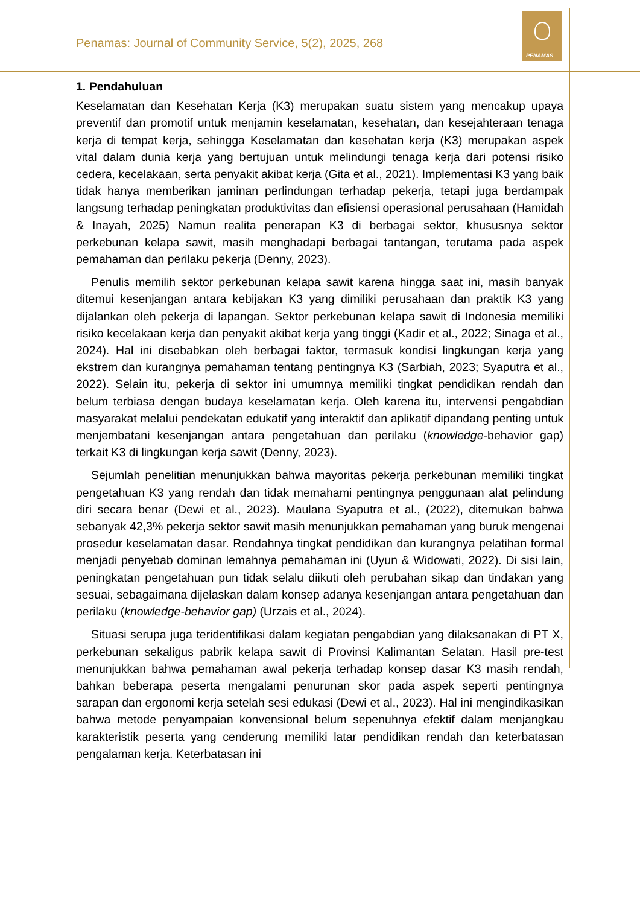Penamas: Journal of Community Service, 5(2), 2025, 268
PENAMAS
1. Pendahuluan
Keselamatan dan Kesehatan Kerja (K3) merupakan suatu sistem yang mencakup upaya preventif dan promotif untuk menjamin keselamatan, kesehatan, dan kesejahteraan tenaga kerja di tempat kerja, sehingga Keselamatan dan kesehatan kerja (K3) merupakan aspek vital dalam dunia kerja yang bertujuan untuk melindungi tenaga kerja dari potensi risiko cedera, kecelakaan, serta penyakit akibat kerja (Gita et al., 2021). Implementasi K3 yang baik tidak hanya memberikan jaminan perlindungan terhadap pekerja, tetapi juga berdampak langsung terhadap peningkatan produktivitas dan efisiensi operasional perusahaan (Hamidah & Inayah, 2025) Namun realita penerapan K3 di berbagai sektor, khususnya sektor perkebunan kelapa sawit, masih menghadapi berbagai tantangan, terutama pada aspek pemahaman dan perilaku pekerja (Denny, 2023).
Penulis memilih sektor perkebunan kelapa sawit karena hingga saat ini, masih banyak ditemui kesenjangan antara kebijakan K3 yang dimiliki perusahaan dan praktik K3 yang dijalankan oleh pekerja di lapangan. Sektor perkebunan kelapa sawit di Indonesia memiliki risiko kecelakaan kerja dan penyakit akibat kerja yang tinggi (Kadir et al., 2022; Sinaga et al., 2024). Hal ini disebabkan oleh berbagai faktor, termasuk kondisi lingkungan kerja yang ekstrem dan kurangnya pemahaman tentang pentingnya K3 (Sarbiah, 2023; Syaputra et al., 2022). Selain itu, pekerja di sektor ini umumnya memiliki tingkat pendidikan rendah dan belum terbiasa dengan budaya keselamatan kerja. Oleh karena itu, intervensi pengabdian masyarakat melalui pendekatan edukatif yang interaktif dan aplikatif dipandang penting untuk menjembatani kesenjangan antara pengetahuan dan perilaku (knowledge-behavior gap) terkait K3 di lingkungan kerja sawit (Denny, 2023).
Sejumlah penelitian menunjukkan bahwa mayoritas pekerja perkebunan memiliki tingkat pengetahuan K3 yang rendah dan tidak memahami pentingnya penggunaan alat pelindung diri secara benar (Dewi et al., 2023). Maulana Syaputra et al., (2022), ditemukan bahwa sebanyak 42,3% pekerja sektor sawit masih menunjukkan pemahaman yang buruk mengenai prosedur keselamatan dasar. Rendahnya tingkat pendidikan dan kurangnya pelatihan formal menjadi penyebab dominan lemahnya pemahaman ini (Uyun & Widowati, 2022). Di sisi lain, peningkatan pengetahuan pun tidak selalu diikuti oleh perubahan sikap dan tindakan yang sesuai, sebagaimana dijelaskan dalam konsep adanya kesenjangan antara pengetahuan dan perilaku (knowledge-behavior gap) (Urzais et al., 2024).
Situasi serupa juga teridentifikasi dalam kegiatan pengabdian yang dilaksanakan di PT X, perkebunan sekaligus pabrik kelapa sawit di Provinsi Kalimantan Selatan. Hasil pre-test menunjukkan bahwa pemahaman awal pekerja terhadap konsep dasar K3 masih rendah, bahkan beberapa peserta mengalami penurunan skor pada aspek seperti pentingnya sarapan dan ergonomi kerja setelah sesi edukasi (Dewi et al., 2023). Hal ini mengindikasikan bahwa metode penyampaian konvensional belum sepenuhnya efektif dalam menjangkau karakteristik peserta yang cenderung memiliki latar pendidikan rendah dan keterbatasan pengalaman kerja. Keterbatasan ini